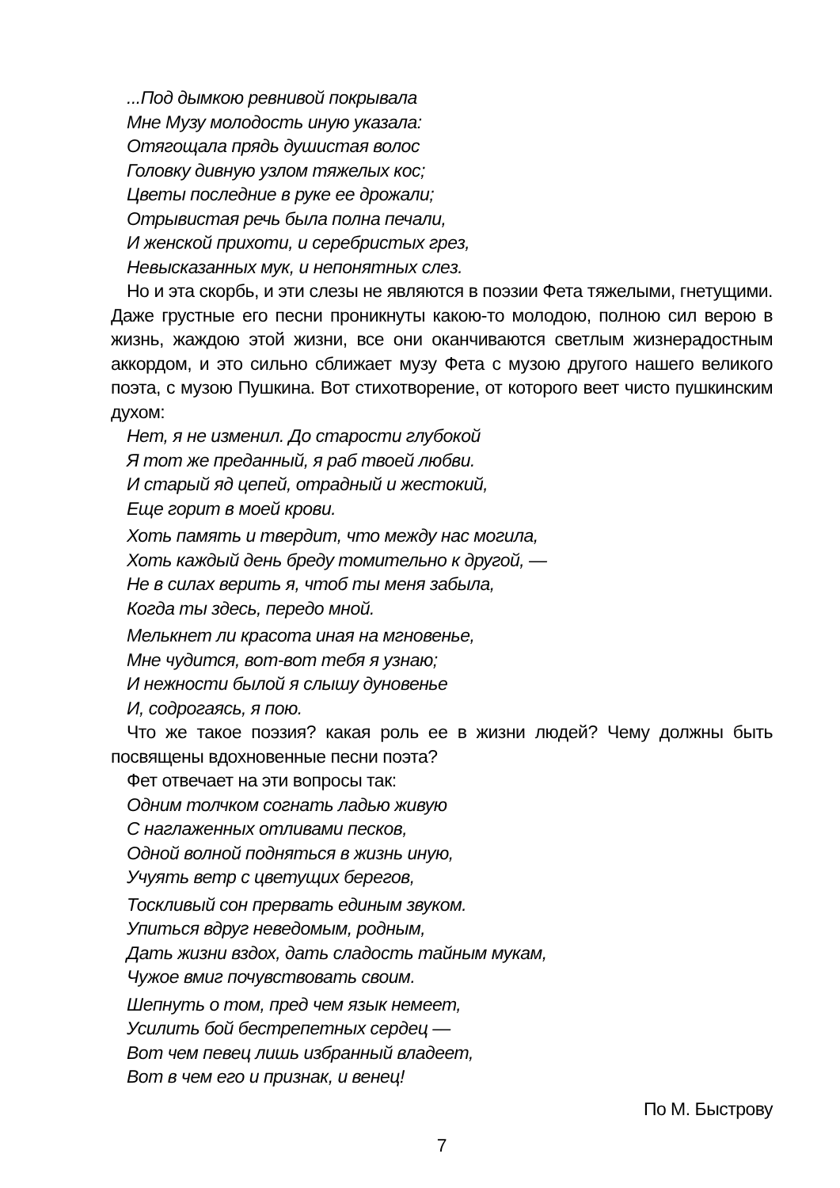...Под дымкою ревнивой покрывала
Мне Музу молодость иную указала:
Отягощала прядь душистая волос
Головку дивную узлом тяжелых кос;
Цветы последние в руке ее дрожали;
Отрывистая речь была полна печали,
И женской прихоти, и серебристых грез,
Невысказанных мук, и непонятных слез.
Но и эта скорбь, и эти слезы не являются в поэзии Фета тяжелыми, гнетущими. Даже грустные его песни проникнуты какою-то молодою, полною сил верою в жизнь, жаждою этой жизни, все они оканчиваются светлым жизнерадостным аккордом, и это сильно сближает музу Фета с музою другого нашего великого поэта, с музою Пушкина. Вот стихотворение, от которого веет чисто пушкинским духом:
Нет, я не изменил. До старости глубокой
Я тот же преданный, я раб твоей любви.
И старый яд цепей, отрадный и жестокий,
Еще горит в моей крови.
Хоть память и твердит, что между нас могила,
Хоть каждый день бреду томительно к другой, —
Не в силах верить я, чтоб ты меня забыла,
Когда ты здесь, передо мной.
Мелькнет ли красота иная на мгновенье,
Мне чудится, вот-вот тебя я узнаю;
И нежности былой я слышу дуновенье
И, содрогаясь, я пою.
Что же такое поэзия? какая роль ее в жизни людей? Чему должны быть посвящены вдохновенные песни поэта?
Фет отвечает на эти вопросы так:
Одним толчком согнать ладью живую
С наглаженных отливами песков,
Одной волной подняться в жизнь иную,
Учуять ветр с цветущих берегов,
Тоскливый сон прервать единым звуком.
Упиться вдруг неведомым, родным,
Дать жизни вздох, дать сладость тайным мукам,
Чужое вмиг почувствовать своим.
Шепнуть о том, пред чем язык немеет,
Усилить бой бестрепетных сердец —
Вот чем певец лишь избранный владеет,
Вот в чем его и признак, и венец!
По М. Быстрову
7